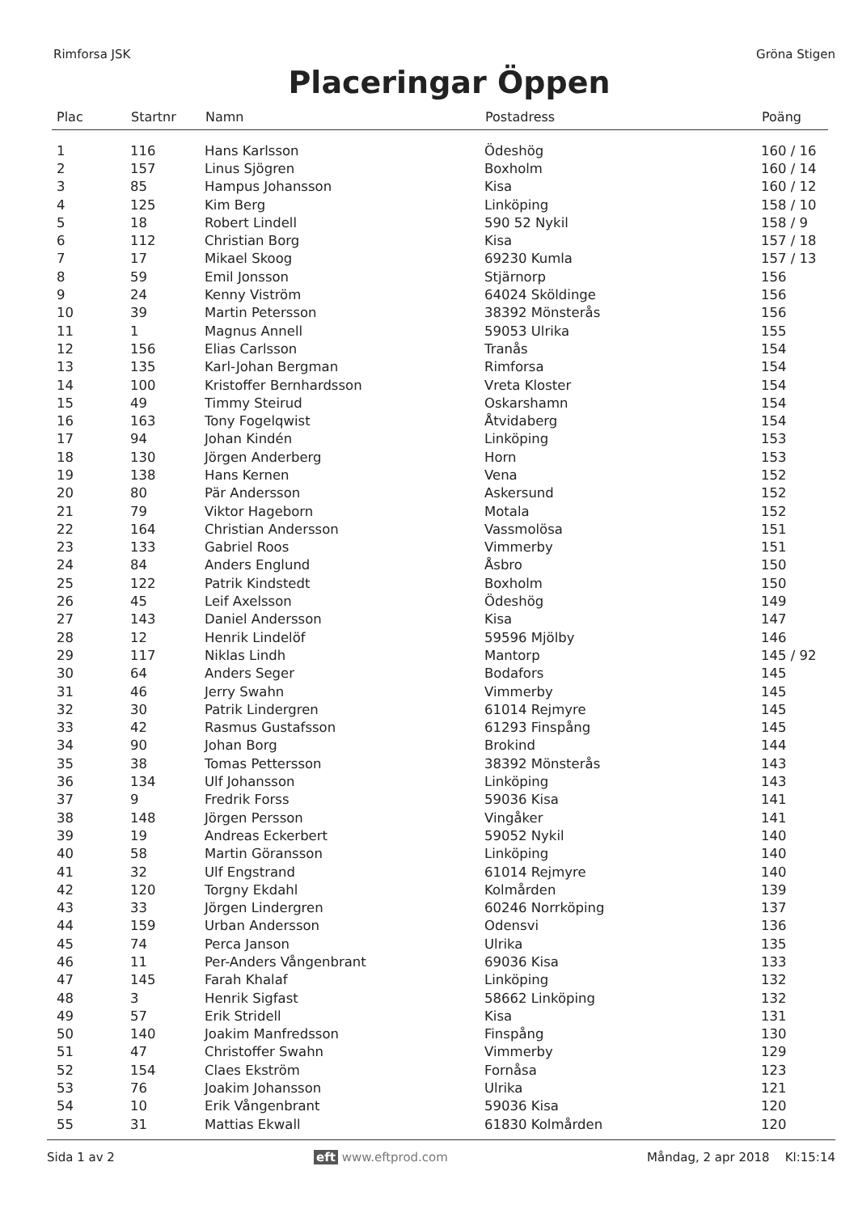Rimforsa JSK Gröna Stigen
Placeringar Öppen
| Plac | Startnr | Namn | Postadress | Poäng |
| --- | --- | --- | --- | --- |
| 1 | 116 | Hans Karlsson | Ödeshög | 160 / 16 |
| 2 | 157 | Linus Sjögren | Boxholm | 160 / 14 |
| 3 | 85 | Hampus Johansson | Kisa | 160 / 12 |
| 4 | 125 | Kim Berg | Linköping | 158 / 10 |
| 5 | 18 | Robert Lindell | 590 52 Nykil | 158 / 9 |
| 6 | 112 | Christian Borg | Kisa | 157 / 18 |
| 7 | 17 | Mikael Skoog | 69230 Kumla | 157 / 13 |
| 8 | 59 | Emil Jonsson | Stjärnorp | 156 |
| 9 | 24 | Kenny Viström | 64024 Sköldinge | 156 |
| 10 | 39 | Martin Petersson | 38392 Mönsterås | 156 |
| 11 | 1 | Magnus Annell | 59053 Ulrika | 155 |
| 12 | 156 | Elias Carlsson | Tranås | 154 |
| 13 | 135 | Karl-Johan Bergman | Rimforsa | 154 |
| 14 | 100 | Kristoffer Bernhardsson | Vreta Kloster | 154 |
| 15 | 49 | Timmy Steirud | Oskarshamn | 154 |
| 16 | 163 | Tony Fogelqwist | Åtvidaberg | 154 |
| 17 | 94 | Johan Kindén | Linköping | 153 |
| 18 | 130 | Jörgen Anderberg | Horn | 153 |
| 19 | 138 | Hans Kernen | Vena | 152 |
| 20 | 80 | Pär Andersson | Askersund | 152 |
| 21 | 79 | Viktor Hageborn | Motala | 152 |
| 22 | 164 | Christian Andersson | Vassmolösa | 151 |
| 23 | 133 | Gabriel Roos | Vimmerby | 151 |
| 24 | 84 | Anders Englund | Åsbro | 150 |
| 25 | 122 | Patrik Kindstedt | Boxholm | 150 |
| 26 | 45 | Leif Axelsson | Ödeshög | 149 |
| 27 | 143 | Daniel Andersson | Kisa | 147 |
| 28 | 12 | Henrik Lindelöf | 59596 Mjölby | 146 |
| 29 | 117 | Niklas Lindh | Mantorp | 145 / 92 |
| 30 | 64 | Anders Seger | Bodafors | 145 |
| 31 | 46 | Jerry Swahn | Vimmerby | 145 |
| 32 | 30 | Patrik Lindergren | 61014 Rejmyre | 145 |
| 33 | 42 | Rasmus Gustafsson | 61293 Finspång | 145 |
| 34 | 90 | Johan Borg | Brokind | 144 |
| 35 | 38 | Tomas Pettersson | 38392 Mönsterås | 143 |
| 36 | 134 | Ulf Johansson | Linköping | 143 |
| 37 | 9 | Fredrik Forss | 59036 Kisa | 141 |
| 38 | 148 | Jörgen Persson | Vingåker | 141 |
| 39 | 19 | Andreas Eckerbert | 59052 Nykil | 140 |
| 40 | 58 | Martin Göransson | Linköping | 140 |
| 41 | 32 | Ulf Engstrand | 61014 Rejmyre | 140 |
| 42 | 120 | Torgny Ekdahl | Kolmården | 139 |
| 43 | 33 | Jörgen Lindergren | 60246 Norrköping | 137 |
| 44 | 159 | Urban Andersson | Odensvi | 136 |
| 45 | 74 | Perca Janson | Ulrika | 135 |
| 46 | 11 | Per-Anders Vångenbrant | 69036 Kisa | 133 |
| 47 | 145 | Farah Khalaf | Linköping | 132 |
| 48 | 3 | Henrik Sigfast | 58662 Linköping | 132 |
| 49 | 57 | Erik Stridell | Kisa | 131 |
| 50 | 140 | Joakim Manfredsson | Finspång | 130 |
| 51 | 47 | Christoffer Swahn | Vimmerby | 129 |
| 52 | 154 | Claes Ekström | Fornåsa | 123 |
| 53 | 76 | Joakim Johansson | Ulrika | 121 |
| 54 | 10 | Erik Vångenbrant | 59036 Kisa | 120 |
| 55 | 31 | Mattias Ekwall | 61830 Kolmården | 120 |
Sida 1 av 2 eft www.eftprod.com Måndag, 2 apr 2018 Kl:15:14